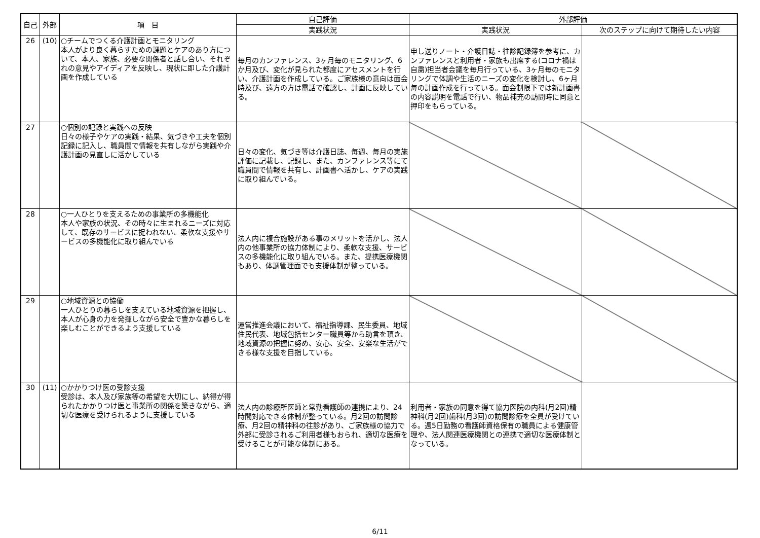| 自己 | 外部 | 項 目 | 自己評価 | 外部評価 | |
| --- | --- | --- | --- | --- | --- |
| | | | 実践状況 | 実践状況 | 次のステップに向けて期待したい内容 |
| 26 | (10) | ○チームでつくる介護計画とモニタリング 本人がより良く暮らすための課題とケアのあり方について、本人、家族、必要な関係者と話し合い、それぞれの意見やアイディアを反映し、現状に即した介護計画を作成している | 毎月のカンファレンス、3ヶ月毎のモニタリング、6か月及び、変化が見られた都度にアセスメントを行い、介護計画を作成している。ご家族様の意向は面会時及び、遠方の方は電話で確認し、計画に反映している。 | 申し送りノート・介護日誌・往診記録簿を参考に、カンファレンスと利用者・家族も出席する(コロナ禍は自粛)担当者会議を毎月行っている、3ヶ月毎のモニタリングで体調や生活のニーズの変化を検討し、6ヶ月毎の計画作成を行っている。面会制限下では新計画書の内容説明を電話で行い、物品補充の訪問時に同意と押印をもらっている。 | |
| 27 | | ○個別の記録と実践への反映 日々の様子やケアの実践・結果、気づきや工夫を個別記録に記入し、職員間で情報を共有しながら実践や介護計画の見直しに活かしている | 日々の変化、気づき等は介護日誌、毎週、毎月の実施評価に記載し、記録し、また、カンファレンス等にて職員間で情報を共有し、計画書へ活かし、ケアの実践に取り組んでいる。 | | |
| 28 | | ○一人ひとりを支えるための事業所の多機能化 本人や家族の状況、その時々に生まれるニーズに対応して、既存のサービスに捉われない、柔軟な支援やサービスの多機能化に取り組んでいる | 法人内に複合施設がある事のメリットを活かし、法人内の他事業所の協力体制により、柔軟な支援、サービスの多機能化に取り組んでいる。また、提携医療機関もあり、体調管理面でも支援体制が整っている。 | | |
| 29 | | ○地域資源との協働 一人ひとりの暮らしを支えている地域資源を把握し、本人が心身の力を発揮しながら安全で豊かな暮らしを楽しむことができるよう支援している | 運営推進会議において、福祉指導課、民生委員、地域住民代表、地域包括センター職員等から助言を頂き、地域資源の把握に努め、安心、安全、安楽な生活ができる様な支援を目指している。 | | |
| 30 | (11) | ○かかりつけ医の受診支援 受診は、本人及び家族等の希望を大切にし、納得が得られたかかりつけ医と事業所の関係を築きながら、適切な医療を受けられるように支援している | 法人内の診療所医師と常勤看護師の連携により、24時間対応できる体制が整っている。月2回の訪問診療、月2回の精神科の往診があり、ご家族様の協力で外部に受診されるご利用者様もおられ、適切な医療を受けることが可能な体制にある。 | 利用者・家族の同意を得て協力医院の内科(月2回)精神科(月2回)歯科(月3回)の訪問診療を全員が受けている。週5日勤務の看護師資格保有の職員による健康管理や、法人関連医療機関との連携で適切な医療体制となっている。 | |
6/11